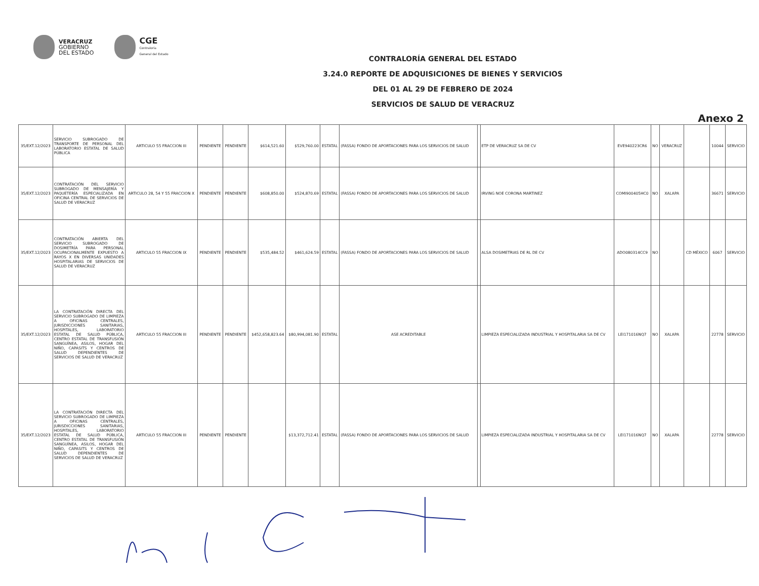VERACRUZ
GOBIERNO
DEL ESTADO
CGE
Contraloría
General del Estado
CONTRALORÍA GENERAL DEL ESTADO
3.24.0 REPORTE DE ADQUISICIONES DE BIENES Y SERVICIOS
DEL 01 AL 29 DE FEBRERO DE 2024
SERVICIOS DE SALUD DE VERACRUZ
Anexo 2
| 35/EXT.12/2023 | SERVICIO SUBROGADO DE TRANSPORTE DE PERSONAL DEL LABORATORIO ESTATAL DE SALUD PÚBLICA | ARTICULO 55 FRACCION III | PENDIENTE | PENDIENTE | $614,521.60 | $529,760.00 | ESTATAL | (FASSA) FONDO DE APORTACIONES PARA LOS SERVICIOS DE SALUD | | ETP DE VERACRUZ SA DE CV | EVE940223CR6 | NO | VERACRUZ | | 10044 | SERVICIO |
| 35/EXT.12/2023 | CONTRATACIÓN DEL SERVICIO SUBROGADO DE MENSAJERÍA Y PAQUETERÍA ESPECIALIZADA EN OFICINA CENTRAL DE SERVICIOS DE SALUD DE VERACRUZ | ARTICULO 28, 54 Y 55 FRACCION X | PENDIENTE | PENDIENTE | $608,850.00 | $524,870.69 | ESTATAL | (FASSA) FONDO DE APORTACIONES PARA LOS SERVICIOS DE SALUD | | IRVING NOE CORONA MARTINEZ | COMI900405HC0 | NO | XALAPA | | 36671 | SERVICIO |
| 35/EXT.12/2023 | CONTRATACIÓN ABIERTA DEL SERVICIO SUBROGADO DE DOSIMETRÍA PARA PERSONAL OCUPACIONALMENTE EXPUESTO A RAYOS X EN DIVERSAS UNIDADES HOSPITALARIAS DE SERVICIOS DE SALUD DE VERACRUZ | ARTICULO 55 FRACCION IX | PENDIENTE | PENDIENTE | $535,484.52 | $461,624.59 | ESTATAL | (FASSA) FONDO DE APORTACIONES PARA LOS SERVICIOS DE SALUD | | ALSA DOSIMETRIAS DE RL DE CV | ADO080314CC9 | NO | | CD MÉXICO | 6067 | SERVICIO |
| 35/EXT.12/2023 | LA CONTRATACIÓN DIRECTA DEL SERVICIO SUBROGADO DE LIMPIEZA A OFICINAS CENTRALES, JURISDICCIONES SANITARIAS, HOSPITALES, LABORATORIO ESTATAL DE SALUD PÚBLICA, CENTRO ESTATAL DE TRANSFUSIÓN SANGUÍNEA, ASILOS, HOGAR DEL NIÑO, CAPASITS Y CENTROS DE SALUD DEPENDIENTES DE SERVICIOS DE SALUD DE VERACRUZ | ARTICULO 55 FRACCION III | PENDIENTE | PENDIENTE | $452,658,823.64 | $80,994,081.90 | ESTATAL | ASE ACREDITABLE | | LIMPIEZA ESPECIALIZADA INDUSTRIAL Y HOSPITALARIA SA DE CV | LEI171016NQ7 | NO | XALAPA | | 22778 | SERVICIO |
| 35/EXT.12/2023 | LA CONTRATACIÓN DIRECTA DEL SERVICIO SUBROGADO DE LIMPIEZA A OFICINAS CENTRALES, JURISDICCIONES SANITARIAS, HOSPITALES, LABORATORIO ESTATAL DE SALUD PÚBLICA, CENTRO ESTATAL DE TRANSFUSIÓN SANGUÍNEA, ASILOS, HOGAR DEL NIÑO, CAPASITS Y CENTROS DE SALUD DEPENDIENTES DE SERVICIOS DE SALUD DE VERACRUZ | ARTICULO 55 FRACCION III | PENDIENTE | PENDIENTE | | $13,372,712.41 | ESTATAL | (FASSA) FONDO DE APORTACIONES PARA LOS SERVICIOS DE SALUD | | LIMPIEZA ESPECIALIZADA INDUSTRIAL Y HOSPITALARIA SA DE CV | LEI171016NQ7 | NO | XALAPA | | 22778 | SERVICIO |